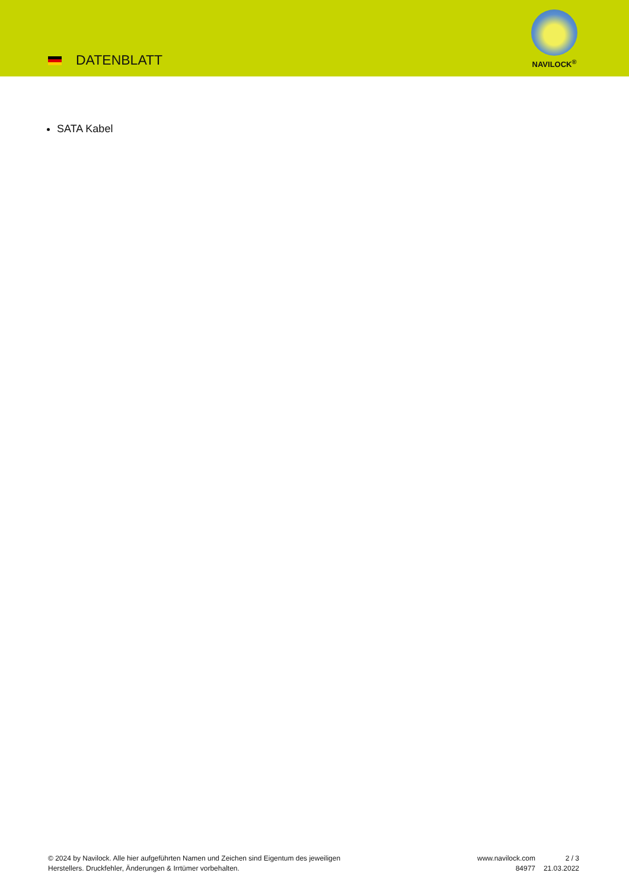DATENBLATT
NAVILOCK<sup>®</sup>
SATA Kabel
© 2024 by Navilock. Alle hier aufgeführten Namen und Zeichen sind Eigentum des jeweiligen
Herstellers. Druckfehler, Änderungen & Irrtümer vorbehalten.
www.navilock.com
84977
2 / 3
21.03.2022